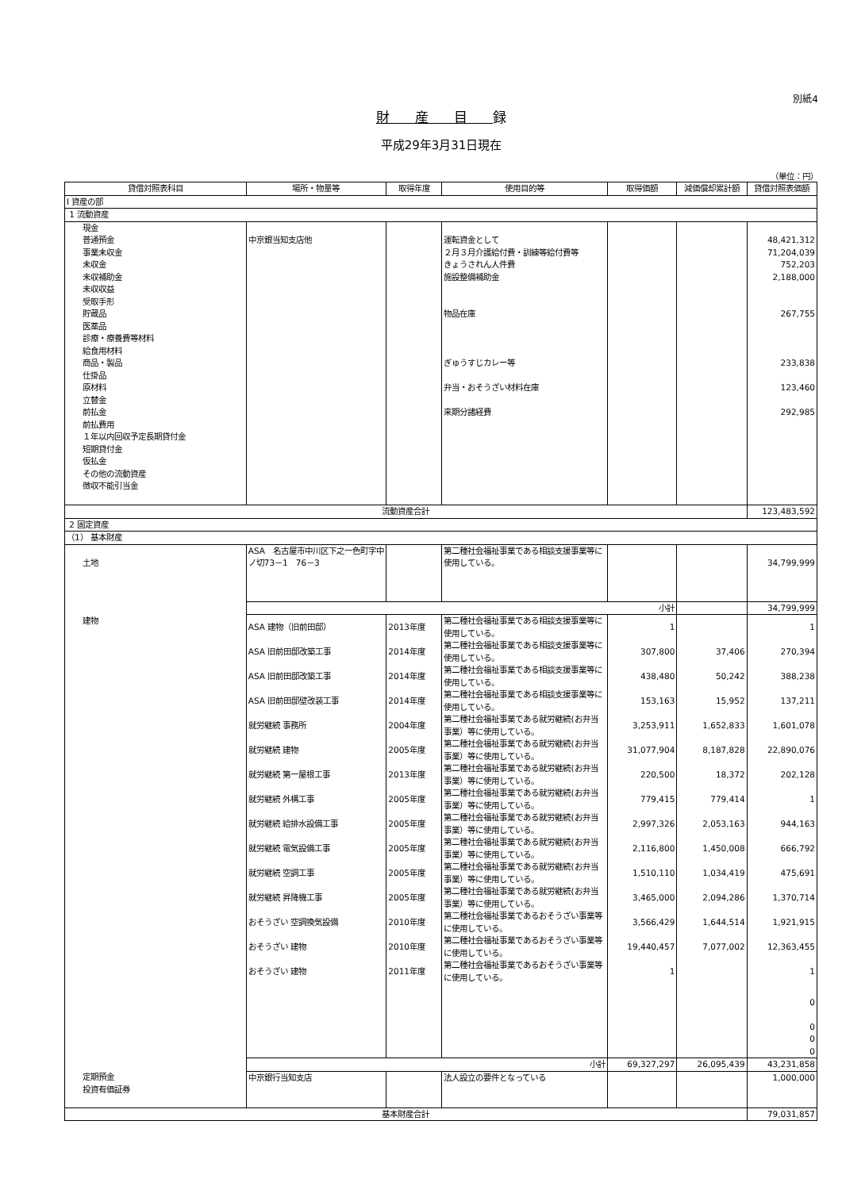別紙4
財産目録
平成29年3月31日現在
（単位：円）
| 貸借対照表科目 | 場所・物量等 | 取得年度 | 使用目的等 | 取得価額 | 減価償却累計額 | 貸借対照表価額 |
| --- | --- | --- | --- | --- | --- | --- |
| I 資産の部 | | | | | | |
| 1 流動資産 | | | | | | |
| 現金 普通預金 事業未収金 未収金 未収補助金 未収収益 受取手形 貯蔵品 医薬品 診療・療養費等材料 給食用材料 商品・製品 仕掛品 原材料 立替金 前払金 前払費用 １年以内回収予定長期貸付金 短期貸付金 仮払金 その他の流動資産 徴収不能引当金 | 中京銀当知支店他 | | 運転資金として ２月３月介護給付費・訓練等給付費等 きょうされん人件費 施設整備補助金 物品在庫 ぎゅうすじカレー等 弁当・おそうざい材料在庫 来期分諸経費 | | | 48,421,312 71,204,039 752,203 2,188,000 267,755 233,838 123,460 292,985 |
| 流動資産合計 | | | | | | 123,483,592 |
| 2 固定資産 | | | | | | |
| （1） 基本財産 | | | | | | |
| 土地 | ASA 名古屋市中川区下之一色町字中ノ切73－1 76－3 | | 第二種社会福祉事業である相談支援事業等に使用している。 | | | 34,799,999 |
| | 小計 | | | | | 34,799,999 |
| 建物 | ASA 建物（旧前田邸） | 2013年度 | 第二種社会福祉事業である相談支援事業等に使用している。 | 1 | | 1 |
| | ASA 旧前田邸改築工事 | 2014年度 | 第二種社会福祉事業である相談支援事業等に使用している。 | 307,800 | 37,406 | 270,394 |
| | ASA 旧前田邸改築工事 | 2014年度 | 第二種社会福祉事業である相談支援事業等に使用している。 | 438,480 | 50,242 | 388,238 |
| | ASA 旧前田邸壁改装工事 | 2014年度 | 第二種社会福祉事業である相談支援事業等に使用している。 | 153,163 | 15,952 | 137,211 |
| | 就労継続 事務所 | 2004年度 | 第二種社会福祉事業である就労継続(お弁当事業）等に使用している。 | 3,253,911 | 1,652,833 | 1,601,078 |
| | 就労継続 建物 | 2005年度 | 第二種社会福祉事業である就労継続(お弁当事業）等に使用している。 | 31,077,904 | 8,187,828 | 22,890,076 |
| | 就労継続 第一屋根工事 | 2013年度 | 第二種社会福祉事業である就労継続(お弁当事業）等に使用している。 | 220,500 | 18,372 | 202,128 |
| | 就労継続 外構工事 | 2005年度 | 第二種社会福祉事業である就労継続(お弁当事業）等に使用している。 | 779,415 | 779,414 | 1 |
| | 就労継続 給排水設備工事 | 2005年度 | 第二種社会福祉事業である就労継続(お弁当事業）等に使用している。 | 2,997,326 | 2,053,163 | 944,163 |
| | 就労継続 電気設備工事 | 2005年度 | 第二種社会福祉事業である就労継続(お弁当事業）等に使用している。 | 2,116,800 | 1,450,008 | 666,792 |
| | 就労継続 空調工事 | 2005年度 | 第二種社会福祉事業である就労継続(お弁当事業）等に使用している。 | 1,510,110 | 1,034,419 | 475,691 |
| | 就労継続 昇降機工事 | 2005年度 | 第二種社会福祉事業である就労継続(お弁当事業）等に使用している。 | 3,465,000 | 2,094,286 | 1,370,714 |
| | おそうざい 空調換気設備 | 2010年度 | 第二種社会福祉事業であるおそうざい事業等に使用している。 | 3,566,429 | 1,644,514 | 1,921,915 |
| | おそうざい 建物 | 2010年度 | 第二種社会福祉事業であるおそうざい事業等に使用している。 | 19,440,457 | 7,077,002 | 12,363,455 |
| | おそうざい 建物 | 2011年度 | 第二種社会福祉事業であるおそうざい事業等に使用している。 | 1 | | 1 |
| | | | | | | 0 0 0 0 |
| | 小計 | | | 69,327,297 | 26,095,439 | 43,231,858 |
| 定期預金 投資有価証券 | 中京銀行当知支店 | | 法人設立の要件となっている | | | 1,000,000 |
| 基本財産合計 | | | | | | 79,031,857 |